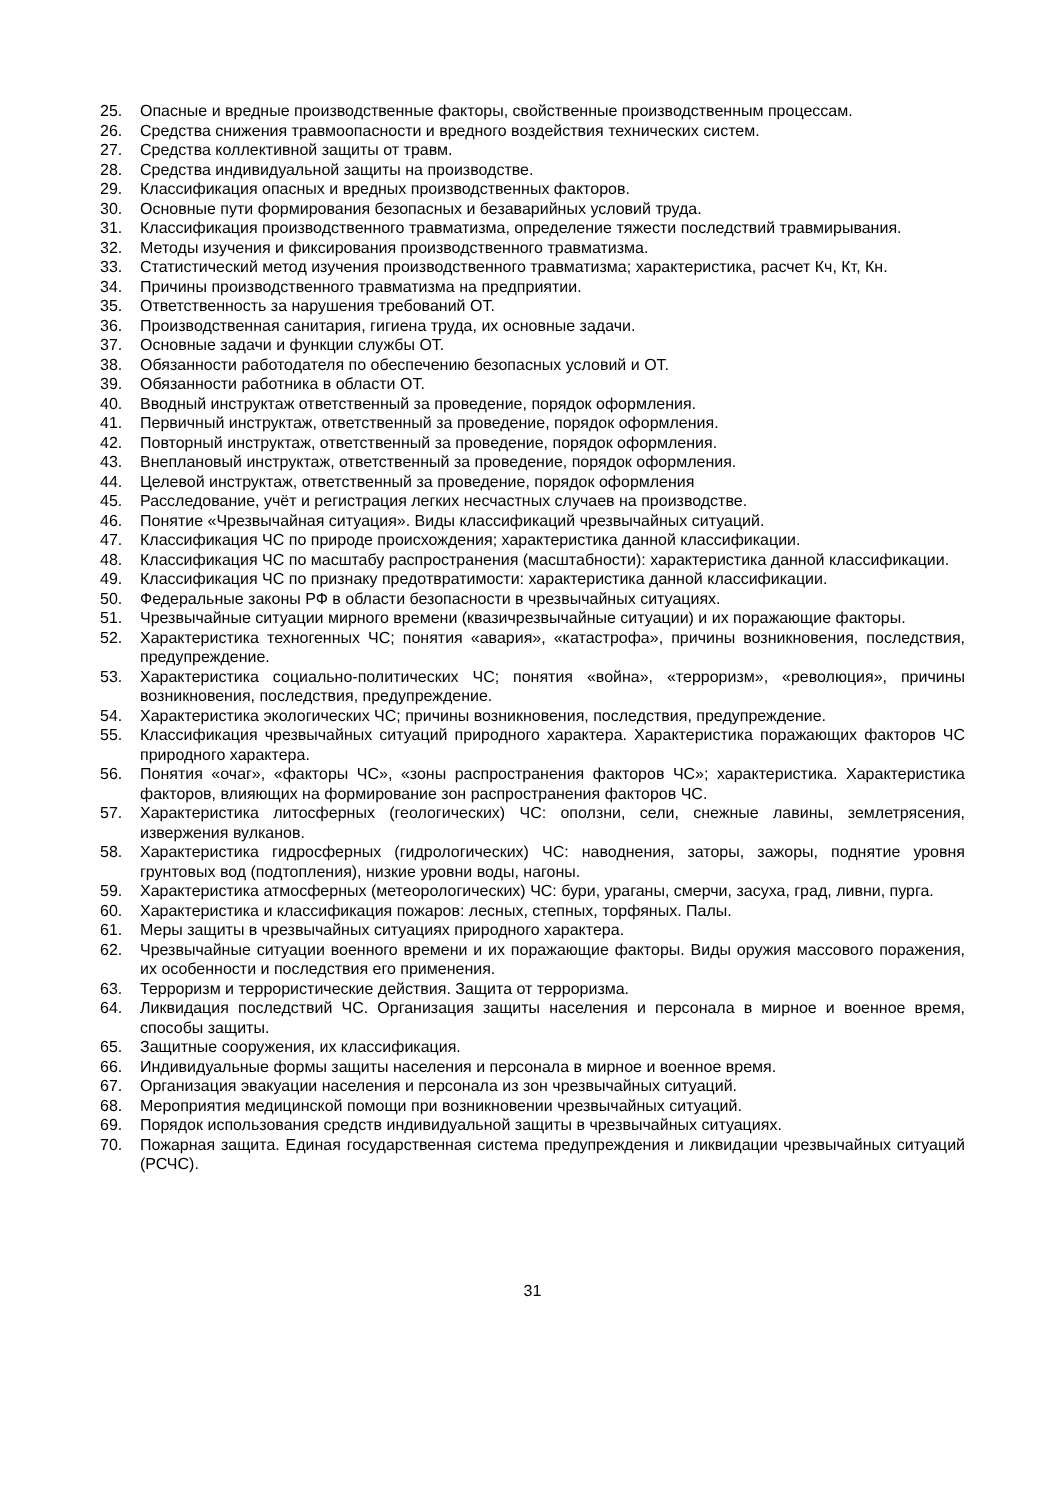25. Опасные и вредные производственные факторы, свойственные производственным процессам.
26. Средства снижения травмоопасности и вредного воздействия технических систем.
27. Средства коллективной защиты от травм.
28. Средства индивидуальной защиты на производстве.
29. Классификация опасных и вредных производственных факторов.
30. Основные пути формирования безопасных и безаварийных условий труда.
31. Классификация производственного травматизма, определение тяжести последствий травмирывания.
32. Методы изучения и фиксирования производственного травматизма.
33. Статистический метод изучения производственного травматизма; характеристика, расчет Кч, Кт, Кн.
34. Причины производственного травматизма на предприятии.
35. Ответственность за нарушения требований ОТ.
36. Производственная санитария, гигиена труда, их основные задачи.
37. Основные задачи и функции службы ОТ.
38. Обязанности работодателя по обеспечению безопасных условий и ОТ.
39. Обязанности работника в области ОТ.
40. Вводный инструктаж ответственный за проведение, порядок оформления.
41. Первичный инструктаж, ответственный за проведение, порядок оформления.
42. Повторный инструктаж, ответственный за проведение, порядок оформления.
43. Внеплановый инструктаж, ответственный за проведение, порядок оформления.
44. Целевой инструктаж, ответственный за проведение, порядок оформления
45. Расследование, учёт и регистрация легких несчастных случаев на производстве.
46. Понятие «Чрезвычайная ситуация». Виды классификаций чрезвычайных ситуаций.
47. Классификация ЧС по природе происхождения; характеристика данной классификации.
48. Классификация ЧС по масштабу распространения (масштабности): характеристика данной классификации.
49. Классификация ЧС по признаку предотвратимости: характеристика данной классификации.
50. Федеральные законы РФ в области безопасности в чрезвычайных ситуациях.
51. Чрезвычайные ситуации мирного времени (квазичрезвычайные ситуации) и их поражающие факторы.
52. Характеристика техногенных ЧС; понятия «авария», «катастрофа», причины возникновения, последствия, предупреждение.
53. Характеристика социально-политических ЧС; понятия «война», «терроризм», «революция», причины возникновения, последствия, предупреждение.
54. Характеристика экологических ЧС; причины возникновения, последствия, предупреждение.
55. Классификация чрезвычайных ситуаций природного характера. Характеристика поражающих факторов ЧС природного характера.
56. Понятия «очаг», «факторы ЧС», «зоны распространения факторов ЧС»; характеристика. Характеристика факторов, влияющих на формирование зон распространения факторов ЧС.
57. Характеристика литосферных (геологических) ЧС: оползни, сели, снежные лавины, землетрясения, извержения вулканов.
58. Характеристика гидросферных (гидрологических) ЧС: наводнения, заторы, зажоры, поднятие уровня грунтовых вод (подтопления), низкие уровни воды, нагоны.
59. Характеристика атмосферных (метеорологических) ЧС: бури, ураганы, смерчи, засуха, град, ливни, пурга.
60. Характеристика и классификация пожаров: лесных, степных, торфяных. Палы.
61. Меры защиты в чрезвычайных ситуациях природного характера.
62. Чрезвычайные ситуации военного времени и их поражающие факторы. Виды оружия массового поражения, их особенности и последствия его применения.
63. Терроризм и террористические действия. Защита от терроризма.
64. Ликвидация последствий ЧС. Организация защиты населения и персонала в мирное и военное время, способы защиты.
65. Защитные сооружения, их классификация.
66. Индивидуальные формы защиты населения и персонала в мирное и военное время.
67. Организация эвакуации населения и персонала из зон чрезвычайных ситуаций.
68. Мероприятия медицинской помощи при возникновении чрезвычайных ситуаций.
69. Порядок использования средств индивидуальной защиты в чрезвычайных ситуациях.
70. Пожарная защита. Единая государственная система предупреждения и ликвидации чрезвычайных ситуаций (РСЧС).
31